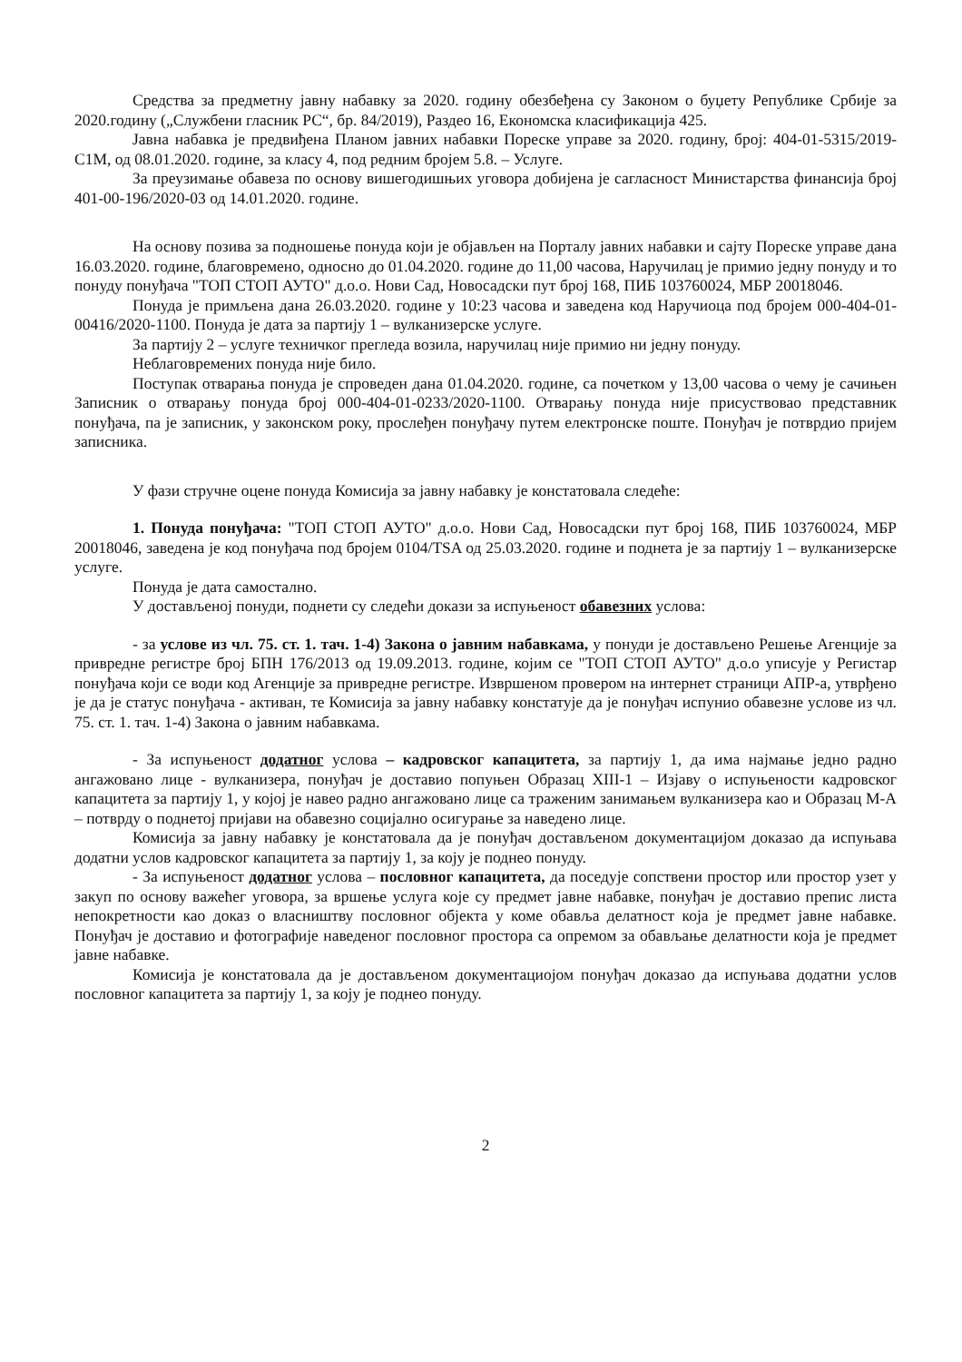Средства за предметну јавну набавку за 2020. годину обезбеђена су Законом о буџету Републике Србије за 2020.годину („Службени гласник РС“, бр. 84/2019), Раздео 16, Економска класификација 425.
Јавна набавка је предвиђена Планом јавних набавки Пореске управе за 2020. годину, број: 404-01-5315/2019-С1М, од 08.01.2020. године, за класу 4, под редним бројем 5.8. – Услуге.
За преузимање обавеза по основу вишегодишњих уговора добијена је сагласност Министарства финансија број 401-00-196/2020-03 од 14.01.2020. године.
На основу позива за подношење понуда који је објављен на Порталу јавних набавки и сајту Пореске управе дана 16.03.2020. године, благовремено, односно до 01.04.2020. године до 11,00 часова, Наручилац је примио једну понуду и то понуду понуђача "ТОП СТОП АУТО" д.о.о. Нови Сад, Новосадски пут број 168, ПИБ 103760024, МБР 20018046.
Понуда је примљена дана 26.03.2020. године у 10:23 часова и заведена код Наручиоца под бројем 000-404-01-00416/2020-1100. Понуда је дата за партију 1 – вулканизерске услуге.
За партију 2 – услуге техничког прегледа возила, наручилац није примио ни једну понуду.
Неблаговремених понуда није било.
Поступак отварања понуда је спроведен дана 01.04.2020. године, са почетком у 13,00 часова о чему је сачињен Записник о отварању понуда број 000-404-01-0233/2020-1100. Отварању понуда није присуствовао представник понуђача, па је записник, у законском року, прослеђен понуђачу путем електронске поште. Понуђач је потврдио пријем записника.
У фази стручне оцене понуда Комисија за јавну набавку је констатовала следеће:
1. Понуда понуђача: "ТОП СТОП АУТО" д.о.о. Нови Сад, Новосадски пут број 168, ПИБ 103760024, МБР 20018046, заведена је код понуђача под бројем 0104/TSA од 25.03.2020. године и поднета је за партију 1 – вулканизерске услуге.
Понуда је дата самостално.
У достављеној понуди, поднети су следећи докази за испуњеност обавезних услова:
- за услове из чл. 75. ст. 1. тач. 1-4) Закона о јавним набавкама, у понуди је достављено Решење Агенције за привредне регистре број БПН 176/2013 од 19.09.2013. године, којим се "ТОП СТОП АУТО" д.о.о уписује у Регистар понуђача који се води код Агенције за привредне регистре. Извршеном провером на интернет страници АПР-а, утврђено је да је статус понуђача - активан, те Комисија за јавну набавку констатује да је понуђач испунио обавезне услове из чл. 75. ст. 1. тач. 1-4) Закона о јавним набавкама.
- За испуњеност додатног услова – кадровског капацитета, за партију 1, да има најмање једно радно ангажовано лице - вулканизера, понуђач је доставио попуњен Образац XIII-1 – Изјаву о испуњености кадровског капацитета за партију 1, у којој је навео радно ангажовано лице са траженим занимањем вулканизера као и Образац М-А – потврду о поднетој пријави на обавезно социјално осигурање за наведено лице.
Комисија за јавну набавку је констатовала да је понуђач достављеном документацијом доказао да испуњава додатни услов кадровског капацитета за партију 1, за коју је поднео понуду.
- За испуњеност додатног услова – пословног капацитета, да поседује сопствени простор или простор узет у закуп по основу важећег уговора, за вршење услуга које су предмет јавне набавке, понуђач је доставио препис листа непокретности као доказ о власништву пословног објекта у коме обавља делатност која је предмет јавне набавке. Понуђач је доставио и фотографије наведеног пословног простора са опремом за обављање делатности која је предмет јавне набавке.
Комисија је констатовала да је достављеном документациојом понуђач доказао да испуњава додатни услов пословног капацитета за партију 1, за коју је поднео понуду.
2